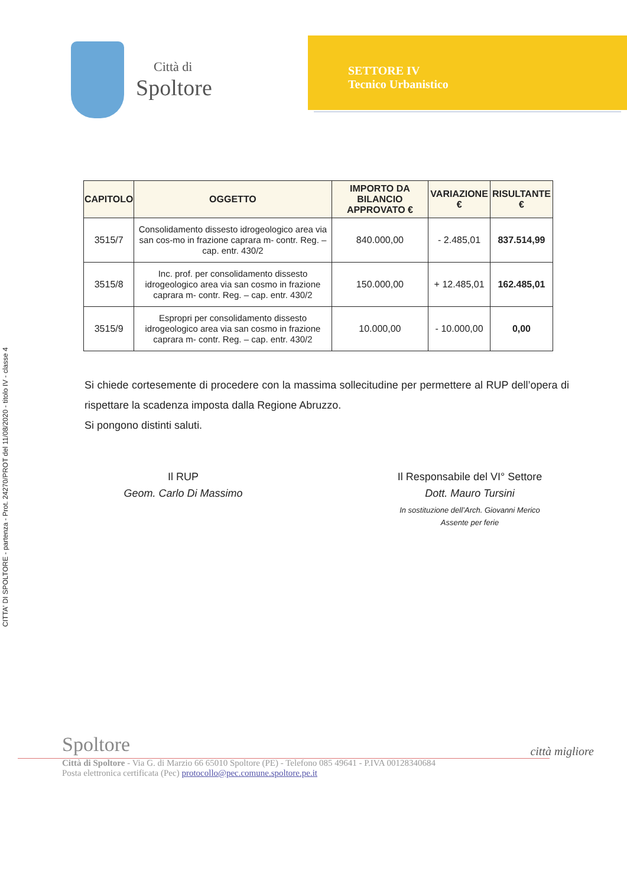CITTA' DI SPOLTORE - partenza - Prot. 24270/PROT del 11/08/2020 - titolo IV - classe 4
Città di
Spoltore
SETTORE IV
Tecnico Urbanistico
| CAPITOLO | OGGETTO | IMPORTO DA BILANCIO APPROVATO € | VARIAZIONE € | RISULTANTE € |
| --- | --- | --- | --- | --- |
| 3515/7 | Consolidamento dissesto idrogeologico area via san cos-mo in frazione caprara m- contr. Reg. – cap. entr. 430/2 | 840.000,00 | - 2.485,01 | 837.514,99 |
| 3515/8 | Inc. prof. per consolidamento dissesto idrogeologico area via san cosmo in frazione caprara m- contr. Reg. – cap. entr. 430/2 | 150.000,00 | + 12.485,01 | 162.485,01 |
| 3515/9 | Espropri per consolidamento dissesto idrogeologico area via san cosmo in frazione caprara m- contr. Reg. – cap. entr. 430/2 | 10.000,00 | - 10.000,00 | 0,00 |
Si chiede cortesemente di procedere con la massima sollecitudine per permettere al RUP dell’opera di rispettare la scadenza imposta dalla Regione Abruzzo.
Si pongono distinti saluti.
Il RUP
Geom. Carlo Di Massimo
Il Responsabile del VI° Settore
Dott. Mauro Tursini
In sostituzione dell’Arch. Giovanni Merico
Assente per ferie
Spoltore
città migliore
Città di Spoltore - Via G. di Marzio 66 65010 Spoltore (PE) - Telefono 085 49641 - P.IVA 00128340684
Posta elettronica certificata (Pec) protocollo@pec.comune.spoltore.pe.it